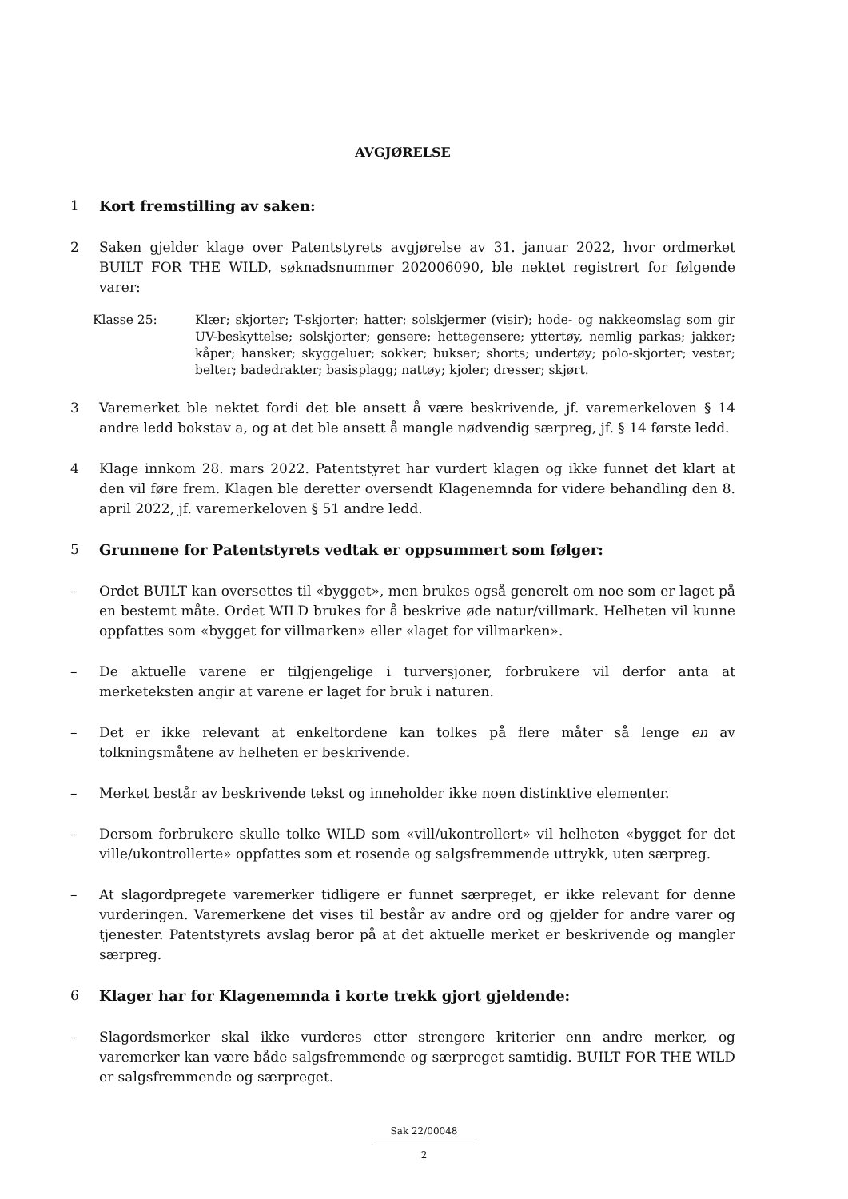AVGJØRELSE
1 Kort fremstilling av saken:
2 Saken gjelder klage over Patentstyrets avgjørelse av 31. januar 2022, hvor ordmerket BUILT FOR THE WILD, søknadsnummer 202006090, ble nektet registrert for følgende varer:
Klasse 25: Klær; skjorter; T-skjorter; hatter; solskjermer (visir); hode- og nakkeomslag som gir UV-beskyttelse; solskjorter; gensere; hettegensere; yttertøy, nemlig parkas; jakker; kåper; hansker; skyggeluer; sokker; bukser; shorts; undertøy; polo-skjorter; vester; belter; badedrakter; basisplagg; nattøy; kjoler; dresser; skjørt.
3 Varemerket ble nektet fordi det ble ansett å være beskrivende, jf. varemerkeloven § 14 andre ledd bokstav a, og at det ble ansett å mangle nødvendig særpreg, jf. § 14 første ledd.
4 Klage innkom 28. mars 2022. Patentstyret har vurdert klagen og ikke funnet det klart at den vil føre frem. Klagen ble deretter oversendt Klagenemnda for videre behandling den 8. april 2022, jf. varemerkeloven § 51 andre ledd.
5 Grunnene for Patentstyrets vedtak er oppsummert som følger:
– Ordet BUILT kan oversettes til «bygget», men brukes også generelt om noe som er laget på en bestemt måte. Ordet WILD brukes for å beskrive øde natur/villmark. Helheten vil kunne oppfattes som «bygget for villmarken» eller «laget for villmarken».
– De aktuelle varene er tilgjengelige i turversjoner, forbrukere vil derfor anta at merketeksten angir at varene er laget for bruk i naturen.
– Det er ikke relevant at enkeltordene kan tolkes på flere måter så lenge en av tolkningsmåtene av helheten er beskrivende.
– Merket består av beskrivende tekst og inneholder ikke noen distinktive elementer.
– Dersom forbrukere skulle tolke WILD som «vill/ukontrollert» vil helheten «bygget for det ville/ukontrollerte» oppfattes som et rosende og salgsfremmende uttrykk, uten særpreg.
– At slagordpregete varemerker tidligere er funnet særpreget, er ikke relevant for denne vurderingen. Varemerkene det vises til består av andre ord og gjelder for andre varer og tjenester. Patentstyrets avslag beror på at det aktuelle merket er beskrivende og mangler særpreg.
6 Klager har for Klagenemnda i korte trekk gjort gjeldende:
– Slagordsmerker skal ikke vurderes etter strengere kriterier enn andre merker, og varemerker kan være både salgsfremmende og særpreget samtidig. BUILT FOR THE WILD er salgsfremmende og særpreget.
Sak 22/00048
2